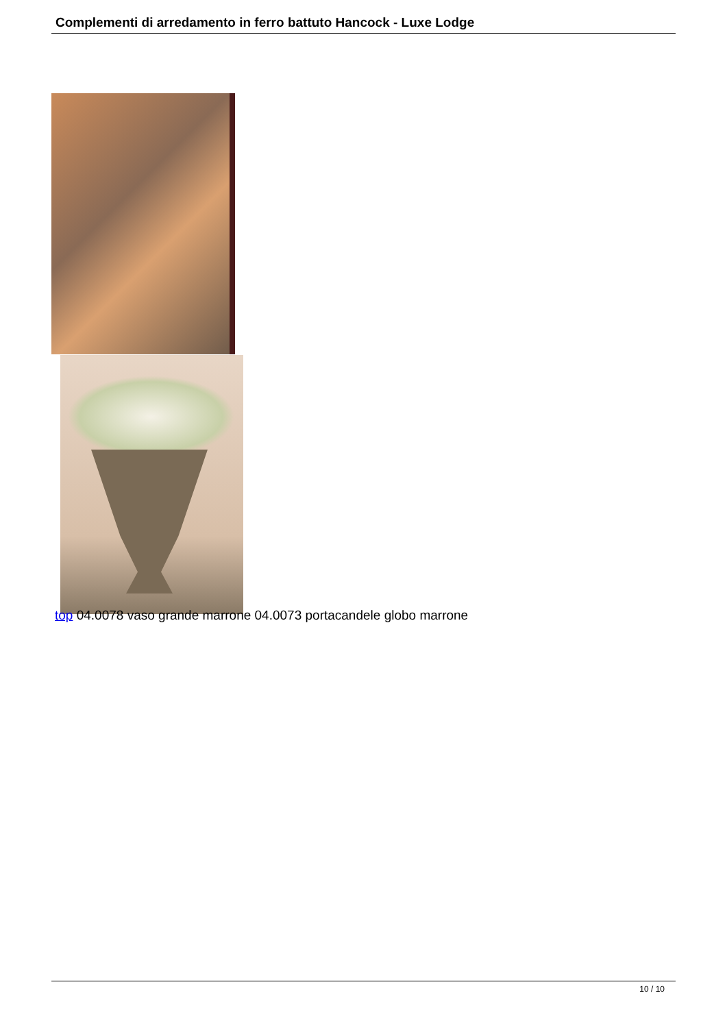Complementi di arredamento in ferro battuto Hancock - Luxe Lodge
top 04.0078 vaso grande marrone 04.0073 portacandele globo marrone
10 / 10